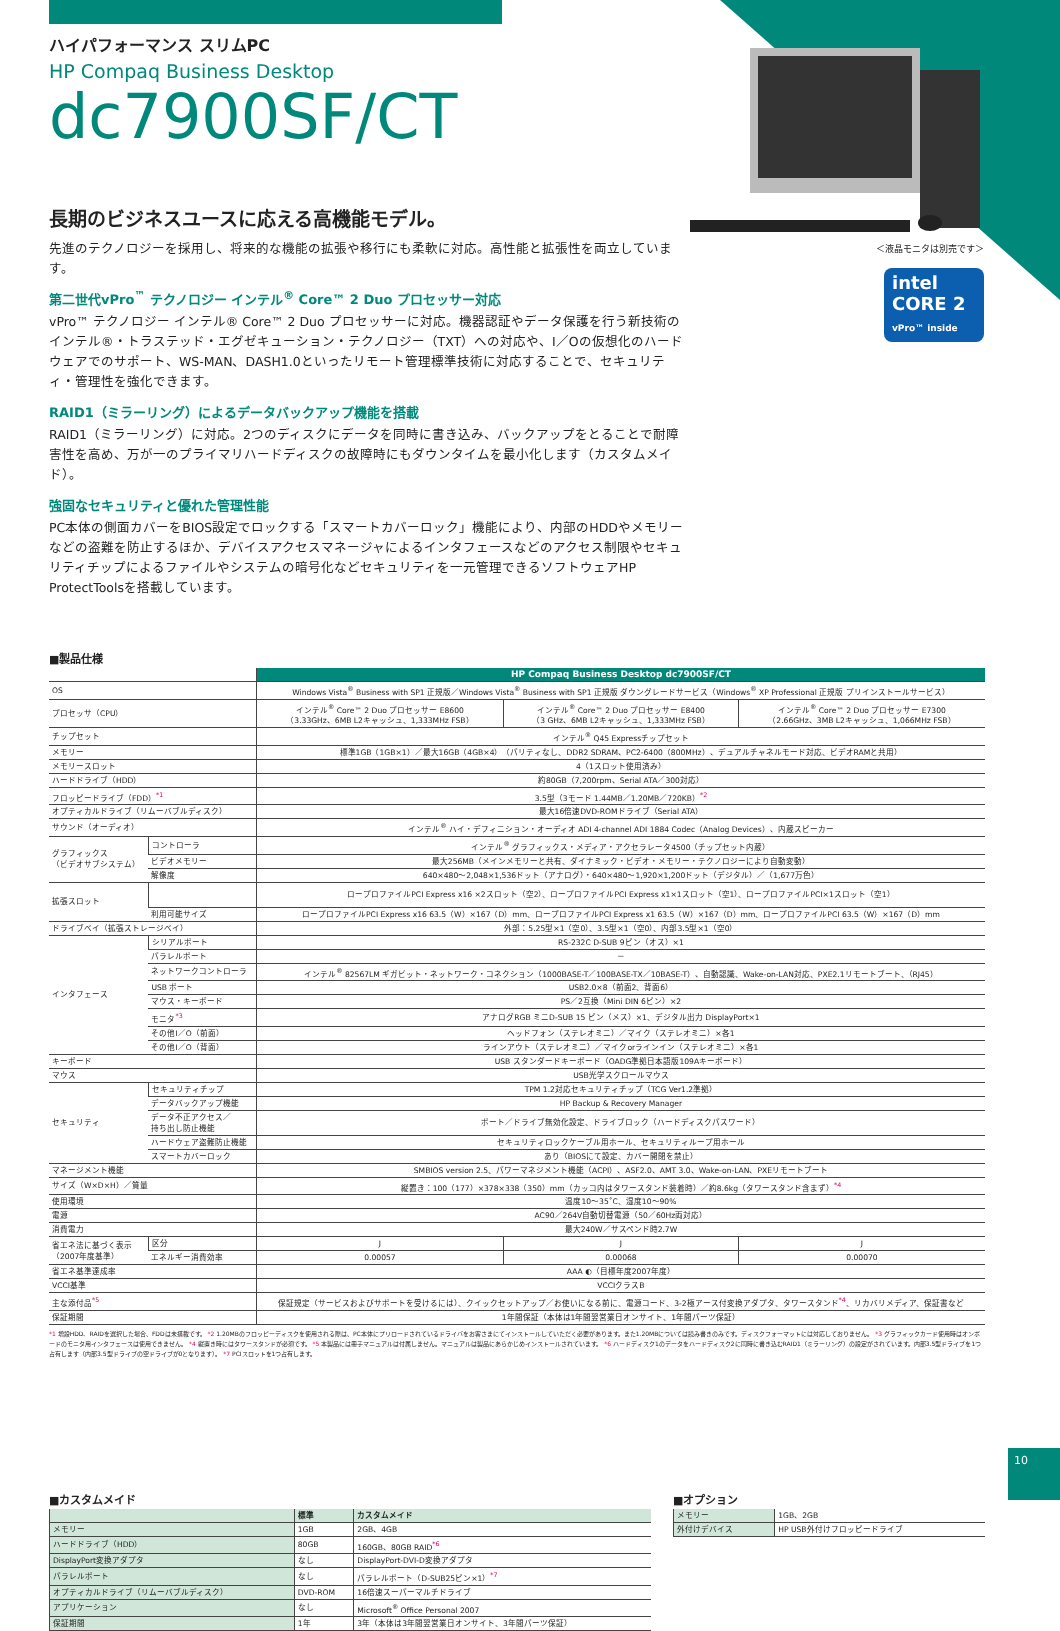＜液晶モニタは別売です＞
intel
CORE 2
vPro™ inside
ハイパフォーマンス スリムPC
HP Compaq Business Desktop
dc7900SF/CT
長期のビジネスユースに応える高機能モデル。
先進のテクノロジーを採用し、将来的な機能の拡張や移行にも柔軟に対応。高性能と拡張性を両立しています。
第二世代vPro<sup>™</sup> テクノロジー インテル<sup>®</sup> Core™ 2 Duo プロセッサー対応
vPro™ テクノロジー インテル® Core™ 2 Duo プロセッサーに対応。機器認証やデータ保護を行う新技術のインテル®・トラステッド・エグゼキューション・テクノロジー（TXT）への対応や、I／Oの仮想化のハードウェアでのサポート、WS-MAN、DASH1.0といったリモート管理標準技術に対応することで、セキュリティ・管理性を強化できます。
RAID1（ミラーリング）によるデータバックアップ機能を搭載
RAID1（ミラーリング）に対応。2つのディスクにデータを同時に書き込み、バックアップをとることで耐障害性を高め、万が一のプライマリハードディスクの故障時にもダウンタイムを最小化します（カスタムメイド）。
強固なセキュリティと優れた管理性能
PC本体の側面カバーをBIOS設定でロックする「スマートカバーロック」機能により、内部のHDDやメモリーなどの盗難を防止するほか、デバイスアクセスマネージャによるインタフェースなどのアクセス制限やセキュリティチップによるファイルやシステムの暗号化などセキュリティを一元管理できるソフトウェアHP ProtectToolsを搭載しています。
■製品仕様
| | | HP Compaq Business Desktop dc7900SF/CT | | |
| --- | --- | --- | --- | --- |
| OS | | Windows Vista<sup>®</sup> Business with SP1 正規版／Windows Vista<sup>®</sup> Business with SP1 正規版 ダウングレードサービス（Windows<sup>®</sup> XP Professional 正規版 プリインストールサービス） | | |
| プロセッサ（CPU） | | インテル<sup>®</sup> Core™ 2 Duo プロセッサー E8600 （3.33GHz、6MB L2キャッシュ、1,333MHz FSB） | インテル<sup>®</sup> Core™ 2 Duo プロセッサー E8400 （3 GHz、6MB L2キャッシュ、1,333MHz FSB） | インテル<sup>®</sup> Core™ 2 Duo プロセッサー E7300 （2.66GHz、3MB L2キャッシュ、1,066MHz FSB） |
| チップセット | | インテル<sup>®</sup> Q45 Expressチップセット | | |
| メモリー | | 標準1GB（1GB×1）／最大16GB（4GB×4）（パリティなし、DDR2 SDRAM、PC2-6400（800MHz）、デュアルチャネルモード対応、ビデオRAMと共用） | | |
| メモリースロット | | 4（1スロット使用済み） | | |
| ハードドライブ（HDD） | | 約80GB（7,200rpm、Serial ATA／300対応） | | |
| フロッピードライブ（FDD）<sup>*1</sup> | | 3.5型（3モード 1.44MB／1.20MB／720KB）<sup>*2</sup> | | |
| オプティカルドライブ（リムーバブルディスク） | | 最大16倍速DVD-ROMドライブ（Serial ATA） | | |
| サウンド（オーディオ） | | インテル<sup>®</sup> ハイ・デフィニション・オーディオ ADI 4-channel ADI 1884 Codec（Analog Devices）、内蔵スピーカー | | |
| グラフィックス （ビデオサブシステム） | コントローラ | インテル<sup>®</sup> グラフィックス・メディア・アクセラレータ4500（チップセット内蔵） | | |
| | ビデオメモリー | 最大256MB（メインメモリーと共有、ダイナミック・ビデオ・メモリー・テクノロジーにより自動変動） | | |
| | 解像度 | 640×480～2,048×1,536ドット（アナログ）・640×480～1,920×1,200ドット（デジタル）／（1,677万色） | | |
| 拡張スロット | | ロープロファイルPCI Express x16 ×2スロット（空2）、ロープロファイルPCI Express x1×1スロット（空1）、ロープロファイルPCI×1スロット（空1） | | |
| | 利用可能サイズ | ロープロファイルPCI Express x16 63.5（W）×167（D）mm、ロープロファイルPCI Express x1 63.5（W）×167（D）mm、ロープロファイルPCI 63.5（W）×167（D）mm | | |
| ドライブベイ（拡張ストレージベイ） | | 外部：5.25型×1（空0）、3.5型×1（空0）、内部3.5型×1（空0） | | |
| インタフェース | シリアルポート | RS-232C D-SUB 9ピン（オス）×1 | | |
| | パラレルポート | － | | |
| | ネットワークコントローラ | インテル<sup>®</sup> 82567LM ギガビット・ネットワーク・コネクション（1000BASE-T／100BASE-TX／10BASE-T）、自動認識、Wake-on-LAN対応、PXE2.1リモートブート、（RJ45） | | |
| | USB ポート | USB2.0×8（前面2、背面6） | | |
| | マウス・キーボード | PS／2互換（Mini DIN 6ピン）×2 | | |
| | モニタ<sup>*3</sup> | アナログRGB ミニD-SUB 15 ピン（メス）×1、デジタル出力 DisplayPort×1 | | |
| | その他I／O（前面） | ヘッドフォン（ステレオミニ）／マイク（ステレオミニ）×各1 | | |
| | その他I／O（背面） | ラインアウト（ステレオミニ）／マイクorラインイン（ステレオミニ）×各1 | | |
| キーボード | | USB スタンダードキーボード（OADG準拠日本語版109Aキーボード） | | |
| マウス | | USB光学スクロールマウス | | |
| セキュリティ | セキュリティチップ | TPM 1.2対応セキュリティチップ（TCG Ver1.2準拠） | | |
| | データバックアップ機能 | HP Backup & Recovery Manager | | |
| | データ不正アクセス／ 持ち出し防止機能 | ポート／ドライブ無効化設定、ドライブロック（ハードディスクパスワード） | | |
| | ハードウェア盗難防止機能 | セキュリティロックケーブル用ホール、セキュリティループ用ホール | | |
| | スマートカバーロック | あり（BIOSにて設定、カバー開閉を禁止） | | |
| マネージメント機能 | | SMBIOS version 2.5、パワーマネジメント機能（ACPI）、ASF2.0、AMT 3.0、Wake-on-LAN、PXEリモートブート | | |
| サイズ（W×D×H）／質量 | | 縦置き：100（177）×378×338（350）mm（カッコ内はタワースタンド装着時）／約8.6kg（タワースタンド含まず）<sup>*4</sup> | | |
| 使用環境 | | 温度10～35˚C、湿度10～90% | | |
| 電源 | | AC90／264V自動切替電源（50／60Hz両対応） | | |
| 消費電力 | | 最大240W／サスペンド時2.7W | | |
| 省エネ法に基づく表示 （2007年度基準） | 区分 | J | J | J |
| | エネルギー消費効率 | 0.00057 | 0.00068 | 0.00070 |
| 省エネ基準達成率 | | AAA ◐（目標年度2007年度） | | |
| VCCI基準 | | VCCIクラスB | | |
| 主な添付品<sup>*5</sup> | | 保証規定（サービスおよびサポートを受けるには）、クイックセットアップ／お使いになる前に、電源コード、3-2極アース付変換アダプタ、タワースタンド<sup>*4</sup>、リカバリメディア、保証書など | | |
| 保証期間 | | 1年間保証（本体は1年間翌営業日オンサイト、1年間パーツ保証） | | |
*1 増設HDD、RAIDを選択した場合、FDDは未搭載です。 *2 1.20MBのフロッピーディスクを使用される際は、PC本体にプリロードされているドライバをお客さまにてインストールしていただく必要があります。また1.20MBについては読み書きのみです。ディスクフォーマットには対応しておりません。 *3 グラフィックカード使用時はオンボードのモニタ用インタフェースは使用できません。 *4 縦置き時にはタワースタンドが必須です。 *5 本製品には冊子マニュアルは付属しません。マニュアルは製品にあらかじめインストールされています。 *6 ハードディスク1のデータをハードディスク2に同時に書き込むRAID1（ミラーリング）の設定がされています。内部3.5型ドライブを1つ占有します（内部3.5型ドライブの空ドライブが0となります）。 *7 PCIスロットを1つ占有します。
■カスタムメイド
| | 標準 | カスタムメイド |
| --- | --- | --- |
| メモリー | 1GB | 2GB、4GB |
| ハードドライブ（HDD） | 80GB | 160GB、80GB RAID<sup>*6</sup> |
| DisplayPort変換アダプタ | なし | DisplayPort-DVI-D変換アダプタ |
| パラレルポート | なし | パラレルポート（D-SUB25ピン×1）<sup>*7</sup> |
| オプティカルドライブ（リムーバブルディスク） | DVD-ROM | 16倍速スーパーマルチドライブ |
| アプリケーション | なし | Microsoft<sup>®</sup> Office Personal 2007 |
| 保証期間 | 1年 | 3年（本体は3年間翌営業日オンサイト、3年間パーツ保証） |
■オプション
| メモリー | 1GB、2GB |
| 外付けデバイス | HP USB外付けフロッピードライブ |
10